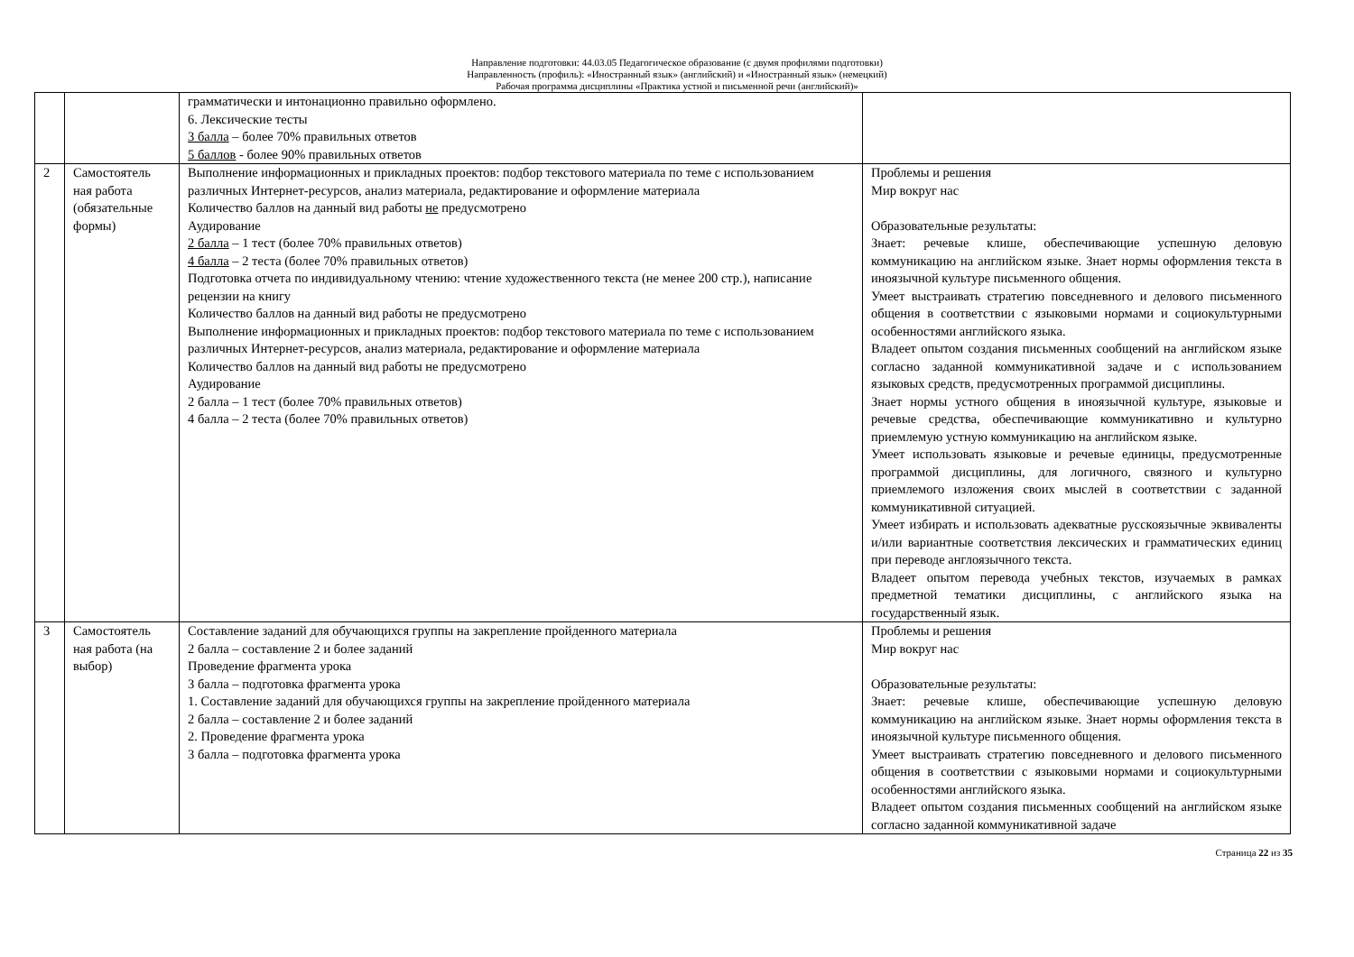Направление подготовки: 44.03.05 Педагогическое образование (с двумя профилями подготовки)
Направленность (профиль): «Иностранный язык» (английский) и «Иностранный язык» (немецкий)
Рабочая программа дисциплины «Практика устной и письменной речи (английский)»
| | | грамматически и интонационно правильно оформлено. 6. Лексические тесты 3 балла – более 70% правильных ответов 5 баллов - более 90% правильных ответов | |
| 2 | Самостоятель ная работа (обязательные формы) | Выполнение информационных и прикладных проектов: подбор текстового материала по теме с использованием различных Интернет-ресурсов, анализ материала, редактирование и оформление материала Количество баллов на данный вид работы не предусмотрено Аудирование 2 балла – 1 тест (более 70% правильных ответов) 4 балла – 2 теста (более 70% правильных ответов) Подготовка отчета по индивидуальному чтению: чтение художественного текста (не менее 200 стр.), написание рецензии на книгу Количество баллов на данный вид работы не предусмотрено Выполнение информационных и прикладных проектов: подбор текстового материала по теме с использованием различных Интернет-ресурсов, анализ материала, редактирование и оформление материала Количество баллов на данный вид работы не предусмотрено Аудирование 2 балла – 1 тест (более 70% правильных ответов) 4 балла – 2 теста (более 70% правильных ответов) | Проблемы и решения Мир вокруг нас Образовательные результаты: Знает: речевые клише, обеспечивающие успешную деловую коммуникацию на английском языке. Знает нормы оформления текста в иноязычной культуре письменного общения. Умеет выстраивать стратегию повседневного и делового письменного общения в соответствии с языковыми нормами и социокультурными особенностями английского языка. Владеет опытом создания письменных сообщений на английском языке согласно заданной коммуникативной задаче и с использованием языковых средств, предусмотренных программой дисциплины. Знает нормы устного общения в иноязычной культуре, языковые и речевые средства, обеспечивающие коммуникативно и культурно приемлемую устную коммуникацию на английском языке. Умеет использовать языковые и речевые единицы, предусмотренные программой дисциплины, для логичного, связного и культурно приемлемого изложения своих мыслей в соответствии с заданной коммуникативной ситуацией. Умеет избирать и использовать адекватные русскоязычные эквиваленты и/или вариантные соответствия лексических и грамматических единиц при переводе англоязычного текста. Владеет опытом перевода учебных текстов, изучаемых в рамках предметной тематики дисциплины, с английского языка на государственный язык. |
| 3 | Самостоятель ная работа (на выбор) | Составление заданий для обучающихся группы на закрепление пройденного материала 2 балла – составление 2 и более заданий Проведение фрагмента урока 3 балла – подготовка фрагмента урока 1. Составление заданий для обучающихся группы на закрепление пройденного материала 2 балла – составление 2 и более заданий 2. Проведение фрагмента урока 3 балла – подготовка фрагмента урока | Проблемы и решения Мир вокруг нас Образовательные результаты: Знает: речевые клише, обеспечивающие успешную деловую коммуникацию на английском языке. Знает нормы оформления текста в иноязычной культуре письменного общения. Умеет выстраивать стратегию повседневного и делового письменного общения в соответствии с языковыми нормами и социокультурными особенностями английского языка. Владеет опытом создания письменных сообщений на английском языке согласно заданной коммуникативной задаче |
Страница 22 из 35